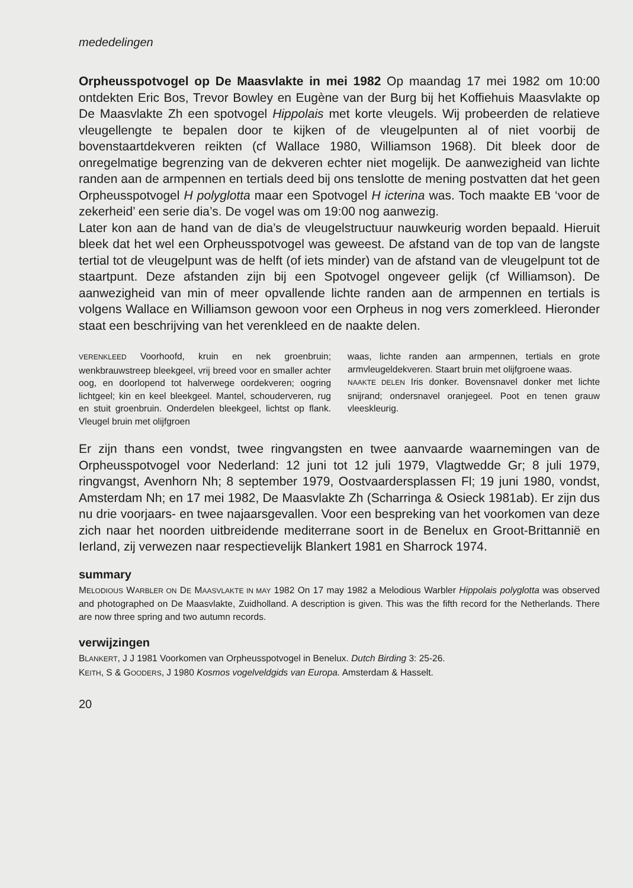mededelingen
Orpheusspotvogel op De Maasvlakte in mei 1982 Op maandag 17 mei 1982 om 10:00 ontdekten Eric Bos, Trevor Bowley en Eugène van der Burg bij het Koffiehuis Maasvlakte op De Maasvlakte Zh een spotvogel Hippolais met korte vleugels. Wij probeerden de relatieve vleugellengte te bepalen door te kijken of de vleugelpunten al of niet voorbij de bovenstaartdekveren reikten (cf Wallace 1980, Williamson 1968). Dit bleek door de onregelmatige begrenzing van de dekveren echter niet mogelijk. De aanwezigheid van lichte randen aan de armpennen en tertials deed bij ons tenslotte de mening postvatten dat het geen Orpheusspotvogel H polyglotta maar een Spotvogel H icterina was. Toch maakte EB ‘voor de zekerheid’ een serie dia’s. De vogel was om 19:00 nog aanwezig.
Later kon aan de hand van de dia’s de vleugelstructuur nauwkeurig worden bepaald. Hieruit bleek dat het wel een Orpheusspotvogel was geweest. De afstand van de top van de langste tertial tot de vleugelpunt was de helft (of iets minder) van de afstand van de vleugelpunt tot de staartpunt. Deze afstanden zijn bij een Spotvogel ongeveer gelijk (cf Williamson). De aanwezigheid van min of meer opvallende lichte randen aan de armpennen en tertials is volgens Wallace en Williamson gewoon voor een Orpheus in nog vers zomerkleed. Hieronder staat een beschrijving van het verenkleed en de naakte delen.
VERENKLEED Voorhoofd, kruin en nek groenbruin; wenkbrauwstreep bleekgeel, vrij breed voor en smaller achter oog, en doorlopend tot halverwege oordekveren; oogring lichtgeel; kin en keel bleekgeel. Mantel, schouderveren, rug en stuit groenbruin. Onderdelen bleekgeel, lichtst op flank. Vleugel bruin met olijfgroen
waas, lichte randen aan armpennen, tertials en grote armvleugeldekveren. Staart bruin met olijfgroene waas.
NAAKTE DELEN Iris donker. Bovensnavel donker met lichte snijrand; ondersnavel oranjegeel. Poot en tenen grauw vleeskleurig.
Er zijn thans een vondst, twee ringvangsten en twee aanvaarde waarnemingen van de Orpheusspotvogel voor Nederland: 12 juni tot 12 juli 1979, Vlagtwedde Gr; 8 juli 1979, ringvangst, Avenhorn Nh; 8 september 1979, Oostvaardersplassen Fl; 19 juni 1980, vondst, Amsterdam Nh; en 17 mei 1982, De Maasvlakte Zh (Scharringa & Osieck 1981ab). Er zijn dus nu drie voorjaars- en twee najaarsgevallen. Voor een bespreking van het voorkomen van deze zich naar het noorden uitbreidende mediterrane soort in de Benelux en Groot-Brittannië en Ierland, zij verwezen naar respectievelijk Blankert 1981 en Sharrock 1974.
summary
MELODIOUS WARBLER ON DE MAASVLAKTE IN MAY 1982 On 17 may 1982 a Melodious Warbler Hippolais polyglotta was observed and photographed on De Maasvlakte, Zuidholland. A description is given. This was the fifth record for the Netherlands. There are now three spring and two autumn records.
verwijzingen
BLANKERT, J J 1981 Voorkomen van Orpheusspotvogel in Benelux. Dutch Birding 3: 25-26.
KEITH, S & GOODERS, J 1980 Kosmos vogelveldgids van Europa. Amsterdam & Hasselt.
20